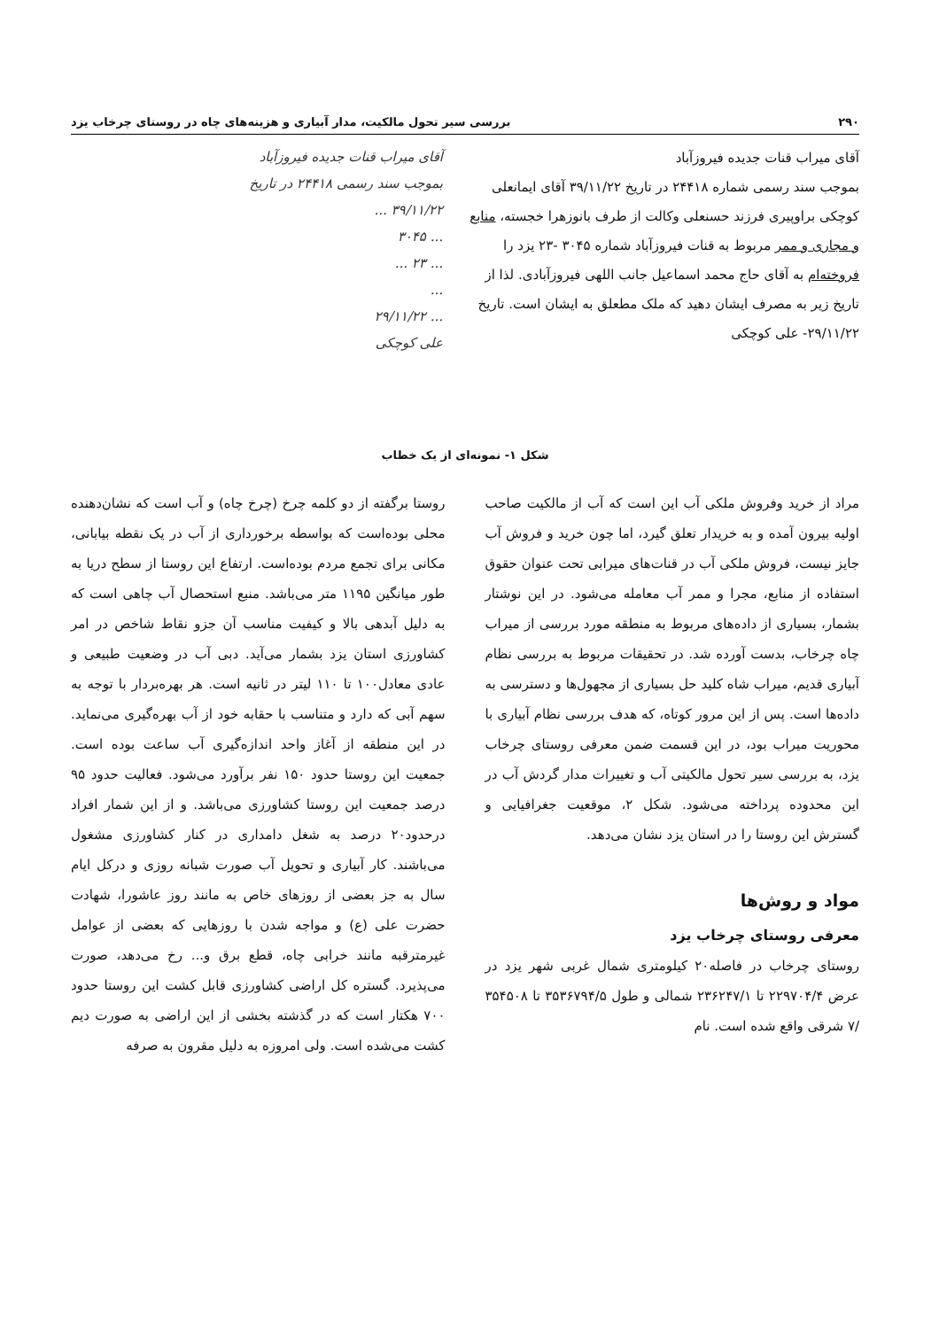۲۹۰ بررسی سیر تحول مالکیت، مدار آبیاری و هزینه‌های چاه در روستای چرخاب یزد
آقای میراب قنات جدیده فیروزآباد
بموجب سند رسمی شماره ۲۴۴۱۸ در تاریخ ۳۹/۱۱/۲۲ آقای ایمانعلی کوچکی براوپیری فرزند حسنعلی وکالت از طرف بانوزهرا خجسته، منابع و مجاری و ممر مربوط به قنات فیروزآباد شماره ۳۰۴۵ -۲۳ یزد را فروخته‌ام به آقای حاج محمد اسماعیل جانب اللهی فیروزآبادی. لذا از تاریخ زیر به مصرف ایشان دهید که ملک مطعلق به ایشان است. تاریخ ۲۹/۱۱/۲۲- علی کوچکی
آقای میراب قنات جدیده فیروزآباد
بموجب سند رسمی ۲۴۴۱۸ در تاریخ
۳۹/۱۱/۲۲ ...
... ۳۰۴۵
... ۲۳ ...
...
... ۲۹/۱۱/۲۲
علی کوچکی
شکل ۱- نمونه‌ای از یک خطاب
مراد از خرید وفروش ملکی آب این است که آب از مالکیت صاحب اولیه بیرون آمده و به خریدار تعلق گیرد، اما چون خرید و فروش آب جایز نیست، فروش ملکی آب در قنات‌های میرابی تحت عنوان حقوق استفاده از منابع، مجرا و ممر آب معامله می‌شود. در این نوشتار بشمار، بسیاری از داده‌های مربوط به منطقه مورد بررسی از میراب چاه چرخاب، بدست آورده شد. در تحقیقات مربوط به بررسی نظام آبیاری قدیم، میراب شاه کلید حل بسیاری از مجهول‌ها و دسترسی به داده‌ها است. پس از این مرور کوتاه، که هدف بررسی نظام آبیاری با محوریت میراب بود، در این قسمت ضمن معرفی روستای چرخاب یزد، به بررسی سیر تحول مالکیتی آب و تغییرات مدار گردش آب در این محدوده پرداخته می‌شود. شکل ۲، موقعیت جغرافیایی و گسترش این روستا را در استان یزد نشان می‌دهد.
مواد و روش‌ها
معرفی روستای چرخاب یزد
روستای چرخاب در فاصله۲۰ کیلومتری شمال غربی شهر یزد در عرض ۲۲۹۷۰۴/۴ تا ۲۳۶۲۴۷/۱ شمالی و طول ۳۵۳۶۷۹۴/۵ تا ۳۵۴۵۰۸ /۷ شرقی واقع شده است. نام
روستا برگفته از دو کلمه چرخ (چرخ چاه) و آب است که نشان‌دهنده محلی بوده‌است که بواسطه برخورداری از آب در یک نقطه بیابانی، مکانی برای تجمع مردم بوده‌است. ارتفاع این روستا از سطح دریا به طور میانگین ۱۱۹۵ متر می‌باشد. منبع استحصال آب چاهی است که به دلیل آبدهی بالا و کیفیت مناسب آن جزو نقاط شاخص در امر کشاورزی استان یزد بشمار می‌آید. دبی آب در وضعیت طبیعی و عادی معادل۱۰۰ تا ۱۱۰ لیتر در ثانیه است. هر بهره‌بردار با توجه به سهم آبی که دارد و متناسب با حقابه خود از آب بهره‌گیری می‌نماید. در این منطقه از آغاز واحد اندازه‌گیری آب ساعت بوده است. جمعیت این روستا حدود ۱۵۰ نفر برآورد می‌شود. فعالیت حدود ۹۵ درصد جمعیت این روستا کشاورزی می‌باشد. و از این شمار افراد درحدود۲۰ درصد به شغل دامداری در کنار کشاورزی مشغول می‌باشند. کار آبیاری و تحویل آب صورت شبانه روزی و درکل ایام سال به جز بعضی از روزهای خاص به مانند روز عاشورا، شهادت حضرت علی (ع) و مواجه شدن با روزهایی که بعضی از عوامل غیرمترقبه مانند خرابی چاه، قطع برق و... رخ می‌دهد، صورت می‌پذیرد. گستره کل اراضی کشاورزی قابل کشت این روستا حدود ۷۰۰ هکتار است که در گذشته بخشی از این اراضی به صورت دیم کشت می‌شده است. ولی امروزه به دلیل مقرون به صرفه